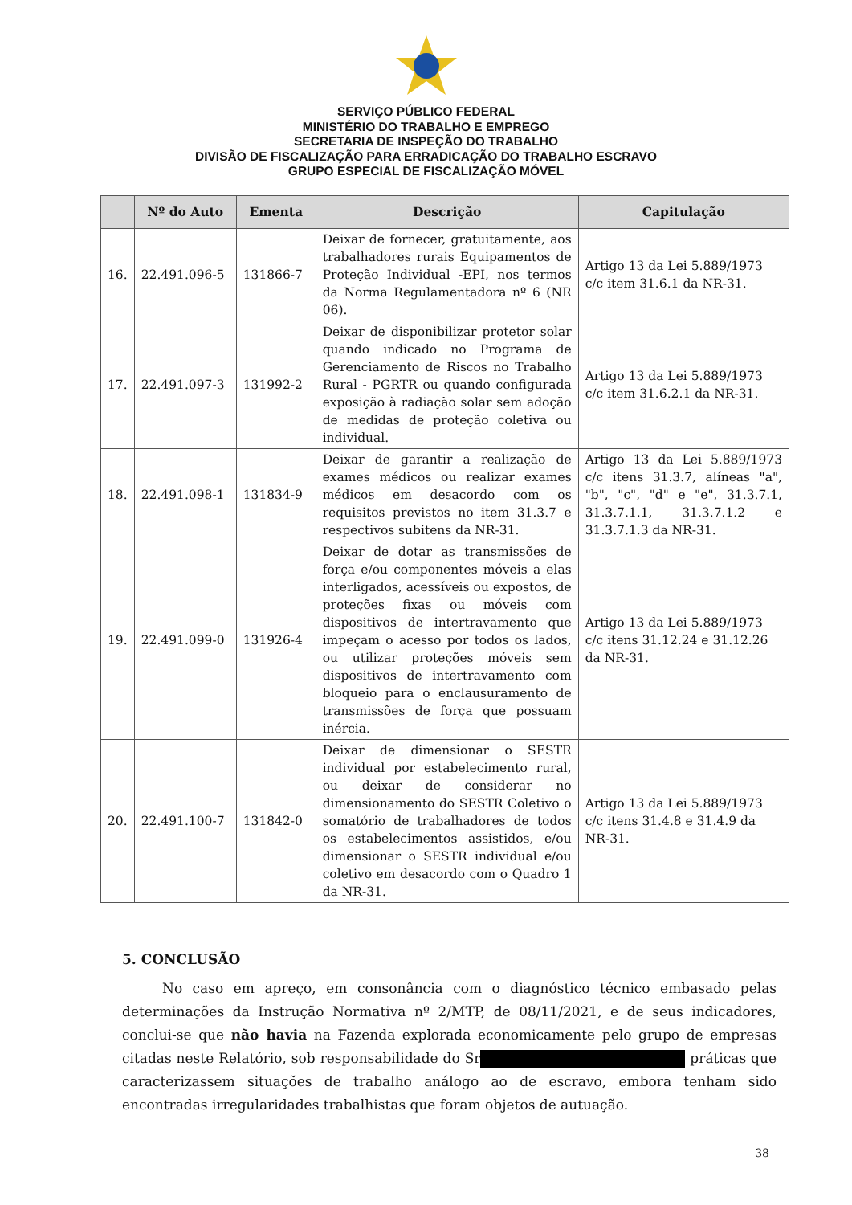SERVIÇO PÚBLICO FEDERAL
MINISTÉRIO DO TRABALHO E EMPREGO
SECRETARIA DE INSPEÇÃO DO TRABALHO
DIVISÃO DE FISCALIZAÇÃO PARA ERRADICAÇÃO DO TRABALHO ESCRAVO
GRUPO ESPECIAL DE FISCALIZAÇÃO MÓVEL
| | Nº do Auto | Ementa | Descrição | Capitulação |
| --- | --- | --- | --- | --- |
| 16. | 22.491.096-5 | 131866-7 | Deixar de fornecer, gratuitamente, aos trabalhadores rurais Equipamentos de Proteção Individual -EPI, nos termos da Norma Regulamentadora nº 6 (NR 06). | Artigo 13 da Lei 5.889/1973 c/c item 31.6.1 da NR-31. |
| 17. | 22.491.097-3 | 131992-2 | Deixar de disponibilizar protetor solar quando indicado no Programa de Gerenciamento de Riscos no Trabalho Rural - PGRTR ou quando configurada exposição à radiação solar sem adoção de medidas de proteção coletiva ou individual. | Artigo 13 da Lei 5.889/1973 c/c item 31.6.2.1 da NR-31. |
| 18. | 22.491.098-1 | 131834-9 | Deixar de garantir a realização de exames médicos ou realizar exames médicos em desacordo com os requisitos previstos no item 31.3.7 e respectivos subitens da NR-31. | Artigo 13 da Lei 5.889/1973 c/c itens 31.3.7, alíneas "a", "b", "c", "d" e "e", 31.3.7.1, 31.3.7.1.1, 31.3.7.1.2 e 31.3.7.1.3 da NR-31. |
| 19. | 22.491.099-0 | 131926-4 | Deixar de dotar as transmissões de força e/ou componentes móveis a elas interligados, acessíveis ou expostos, de proteções fixas ou móveis com dispositivos de intertravamento que impeçam o acesso por todos os lados, ou utilizar proteções móveis sem dispositivos de intertravamento com bloqueio para o enclausuramento de transmissões de força que possuam inércia. | Artigo 13 da Lei 5.889/1973 c/c itens 31.12.24 e 31.12.26 da NR-31. |
| 20. | 22.491.100-7 | 131842-0 | Deixar de dimensionar o SESTR individual por estabelecimento rural, ou deixar de considerar no dimensionamento do SESTR Coletivo o somatório de trabalhadores de todos os estabelecimentos assistidos, e/ou dimensionar o SESTR individual e/ou coletivo em desacordo com o Quadro 1 da NR-31. | Artigo 13 da Lei 5.889/1973 c/c itens 31.4.8 e 31.4.9 da NR-31. |
5. CONCLUSÃO
No caso em apreço, em consonância com o diagnóstico técnico embasado pelas determinações da Instrução Normativa nº 2/MTP, de 08/11/2021, e de seus indicadores, conclui-se que não havia na Fazenda explorada economicamente pelo grupo de empresas citadas neste Relatório, sob responsabilidade do Sr práticas que caracterizassem situações de trabalho análogo ao de escravo, embora tenham sido encontradas irregularidades trabalhistas que foram objetos de autuação.
38